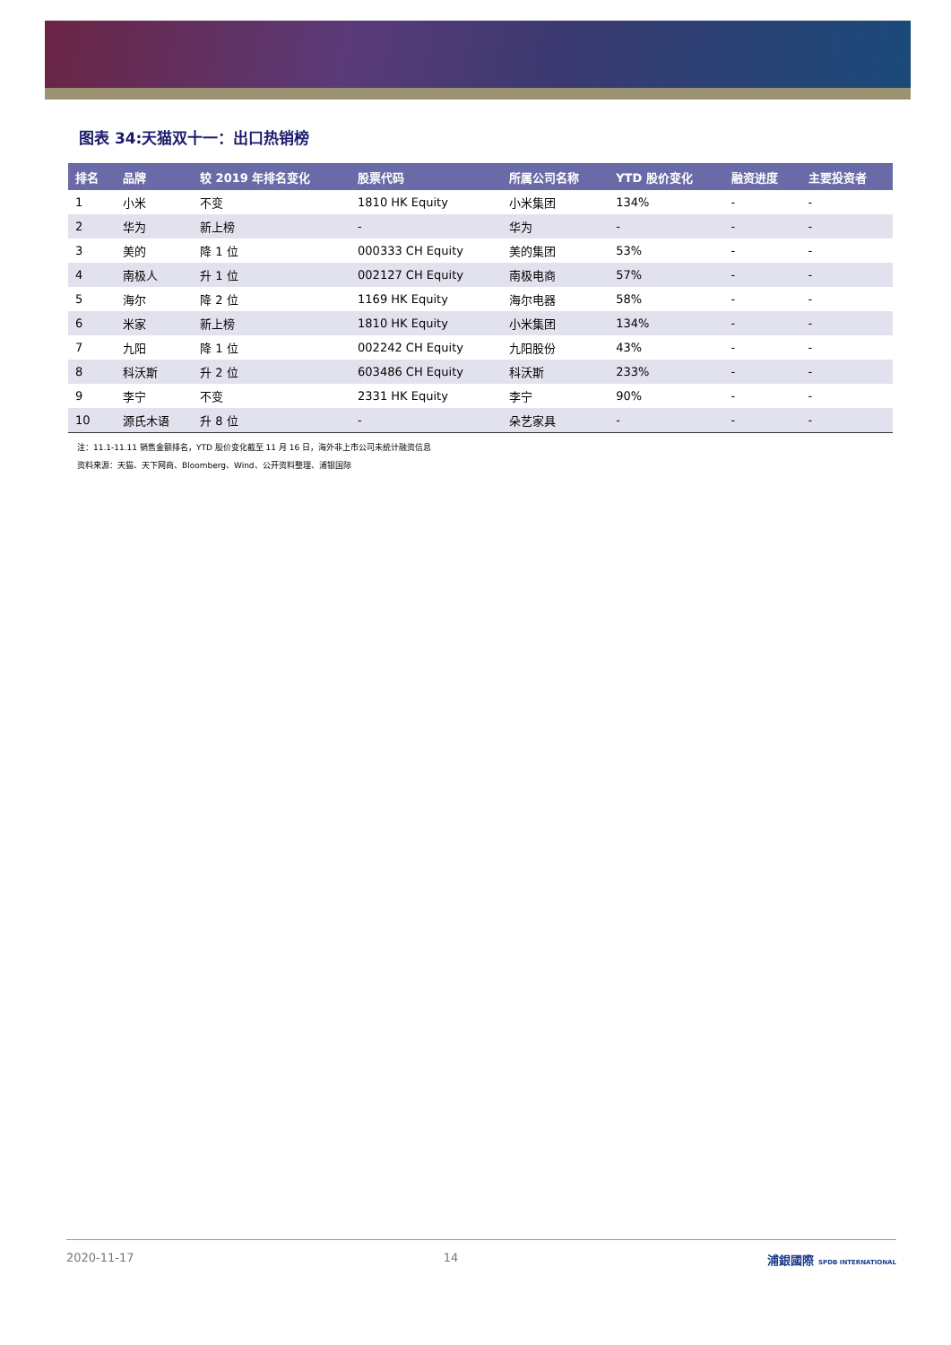图表 34:天猫双十一：出口热销榜
| 排名 | 品牌 | 较 2019 年排名变化 | 股票代码 | 所属公司名称 | YTD 股价变化 | 融资进度 | 主要投资者 |
| --- | --- | --- | --- | --- | --- | --- | --- |
| 1 | 小米 | 不变 | 1810 HK Equity | 小米集团 | 134% | - | - |
| 2 | 华为 | 新上榜 | - | 华为 | - | - | - |
| 3 | 美的 | 降 1 位 | 000333 CH Equity | 美的集团 | 53% | - | - |
| 4 | 南极人 | 升 1 位 | 002127 CH Equity | 南极电商 | 57% | - | - |
| 5 | 海尔 | 降 2 位 | 1169 HK Equity | 海尔电器 | 58% | - | - |
| 6 | 米家 | 新上榜 | 1810 HK Equity | 小米集团 | 134% | - | - |
| 7 | 九阳 | 降 1 位 | 002242 CH Equity | 九阳股份 | 43% | - | - |
| 8 | 科沃斯 | 升 2 位 | 603486 CH Equity | 科沃斯 | 233% | - | - |
| 9 | 李宁 | 不变 | 2331 HK Equity | 李宁 | 90% | - | - |
| 10 | 源氏木语 | 升 8 位 | - | 朵艺家具 | - | - | - |
注：11.1-11.11 销售金额排名，YTD 股价变化截至 11 月 16 日，海外非上市公司未统计融资信息
资料来源：天猫、天下网商、Bloomberg、Wind、公开资料整理、浦银国际
2020-11-17 14 浦銀國際 SPDB INTERNATIONAL